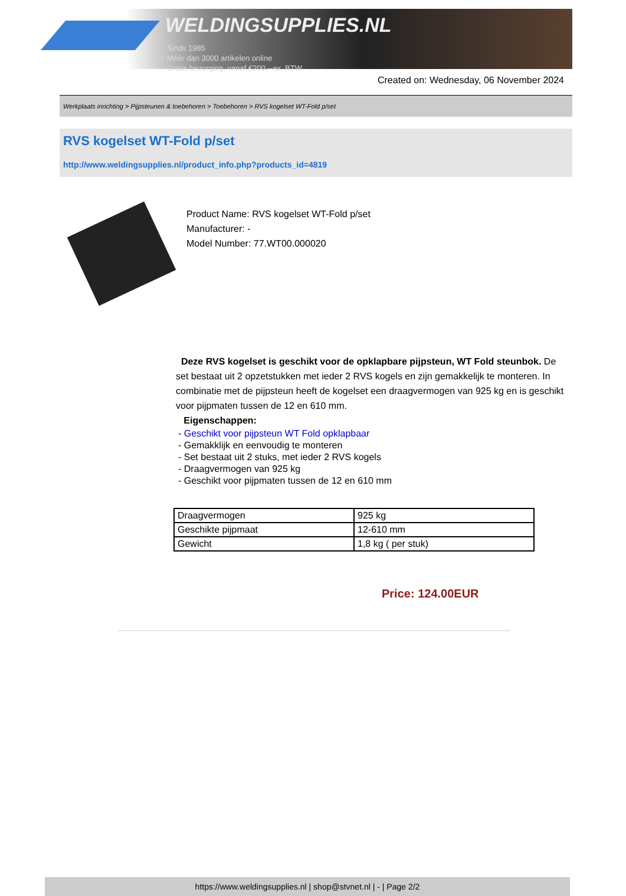WELDINGSUPPLIES.NL
- Sinds 1985
- Méér dan 3000 artikelen online
- Gratis bezorging, vanaf €200,--ex. BTW
Created on: Wednesday, 06 November 2024
Werkplaats inrichting > Pijpsteunen & toebehoren > Toebehoren > RVS kogelset WT-Fold p/set
RVS kogelset WT-Fold p/set
http://www.weldingsupplies.nl/product_info.php?products_id=4819
Product Name: RVS kogelset WT-Fold p/set
Manufacturer: -
Model Number: 77.WT00.000020
Deze RVS kogelset is geschikt voor de opklapbare pijpsteun, WT Fold steunbok. De set bestaat uit 2 opzetstukken met ieder 2 RVS kogels en zijn gemakkelijk te monteren. In combinatie met de pijpsteun heeft de kogelset een draagvermogen van 925 kg en is geschikt voor pijpmaten tussen de 12 en 610 mm.
Eigenschappen:
- Geschikt voor pijpsteun WT Fold opklapbaar
- Gemakklijk en eenvoudig te monteren
- Set bestaat uit 2 stuks, met ieder 2 RVS kogels
- Draagvermogen van 925 kg
- Geschikt voor pijpmaten tussen de 12 en 610 mm
| Draagvermogen | 925 kg |
| Geschikte pijpmaat | 12-610 mm |
| Gewicht | 1,8 kg ( per stuk) |
Price: 124.00EUR
https://www.weldingsupplies.nl | shop@stvnet.nl | - | Page 2/2